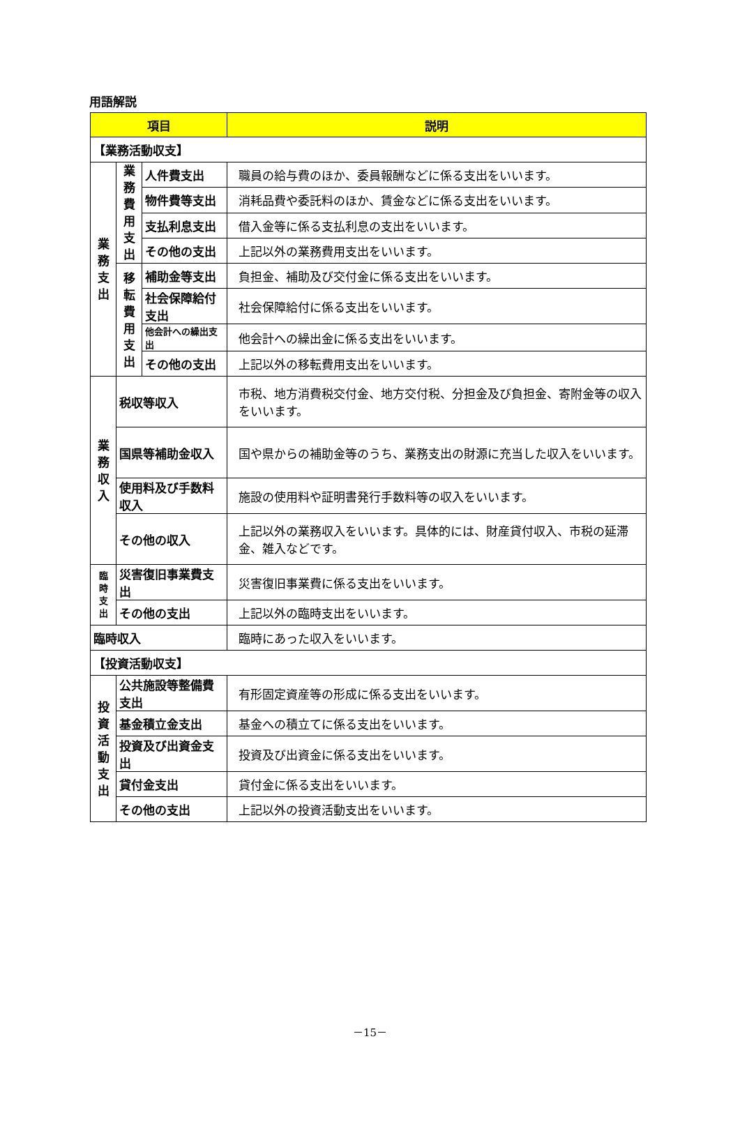用語解説
| 項目 | | | 説明 |
| --- | --- | --- | --- |
| 【業務活動収支】 | | | |
| 業 務 支 出 | 業 務 費 用 支 出 | 人件費支出 | 職員の給与費のほか、委員報酬などに係る支出をいいます。 |
| | | 物件費等支出 | 消耗品費や委託料のほか、賃金などに係る支出をいいます。 |
| | | 支払利息支出 | 借入金等に係る支払利息の支出をいいます。 |
| | | その他の支出 | 上記以外の業務費用支出をいいます。 |
| | 移 転 費 用 支 出 | 補助金等支出 | 負担金、補助及び交付金に係る支出をいいます。 |
| | | 社会保障給付支出 | 社会保障給付に係る支出をいいます。 |
| | | 他会計への繰出支出 | 他会計への繰出金に係る支出をいいます。 |
| | | その他の支出 | 上記以外の移転費用支出をいいます。 |
| 業 務 収 入 | 税収等収入 | | 市税、地方消費税交付金、地方交付税、分担金及び負担金、寄附金等の収入をいいます。 |
| | 国県等補助金収入 | | 国や県からの補助金等のうち、業務支出の財源に充当した収入をいいます。 |
| | 使用料及び手数料収入 | | 施設の使用料や証明書発行手数料等の収入をいいます。 |
| | その他の収入 | | 上記以外の業務収入をいいます。具体的には、財産貸付収入、市税の延滞金、雑入などです。 |
| 臨 時 支 出 | 災害復旧事業費支出 | | 災害復旧事業費に係る支出をいいます。 |
| | その他の支出 | | 上記以外の臨時支出をいいます。 |
| 臨時収入 | | | 臨時にあった収入をいいます。 |
| 【投資活動収支】 | | | |
| 投 資 活 動 支 出 | 公共施設等整備費支出 | | 有形固定資産等の形成に係る支出をいいます。 |
| | 基金積立金支出 | | 基金への積立てに係る支出をいいます。 |
| | 投資及び出資金支出 | | 投資及び出資金に係る支出をいいます。 |
| | 貸付金支出 | | 貸付金に係る支出をいいます。 |
| | その他の支出 | | 上記以外の投資活動支出をいいます。 |
－15－